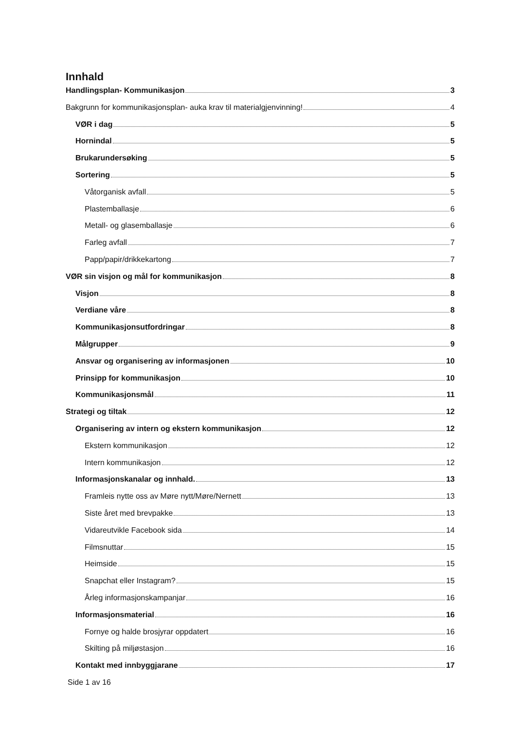Innhald
Handlingsplan- Kommunikasjon 3
Bakgrunn for kommunikasjonsplan- auka krav til materialgjenvinning! 4
VØR i dag 5
Hornindal 5
Brukarundersøking 5
Sortering 5
Våtorganisk avfall 5
Plastemballasje 6
Metall- og glasemballasje 6
Farleg avfall 7
Papp/papir/drikkekartong 7
VØR sin visjon og mål for kommunikasjon 8
Visjon 8
Verdiane våre 8
Kommunikasjonsutfordringar 8
Målgrupper 9
Ansvar og organisering av informasjonen 10
Prinsipp for kommunikasjon 10
Kommunikasjonsmål 11
Strategi og tiltak 12
Organisering av intern og ekstern kommunikasjon 12
Ekstern kommunikasjon 12
Intern kommunikasjon 12
Informasjonskanalar og innhald. 13
Framleis nytte oss av Møre nytt/Møre/Nernett 13
Siste året med brevpakke 13
Vidareutvikle Facebook sida 14
Filmsnuttar 15
Heimside 15
Snapchat eller Instagram? 15
Årleg informasjonskampanjar 16
Informasjonsmaterial 16
Fornye og halde brosjyrar oppdatert 16
Skilting på miljøstasjon 16
Kontakt med innbyggjarane 17
Side 1 av 16